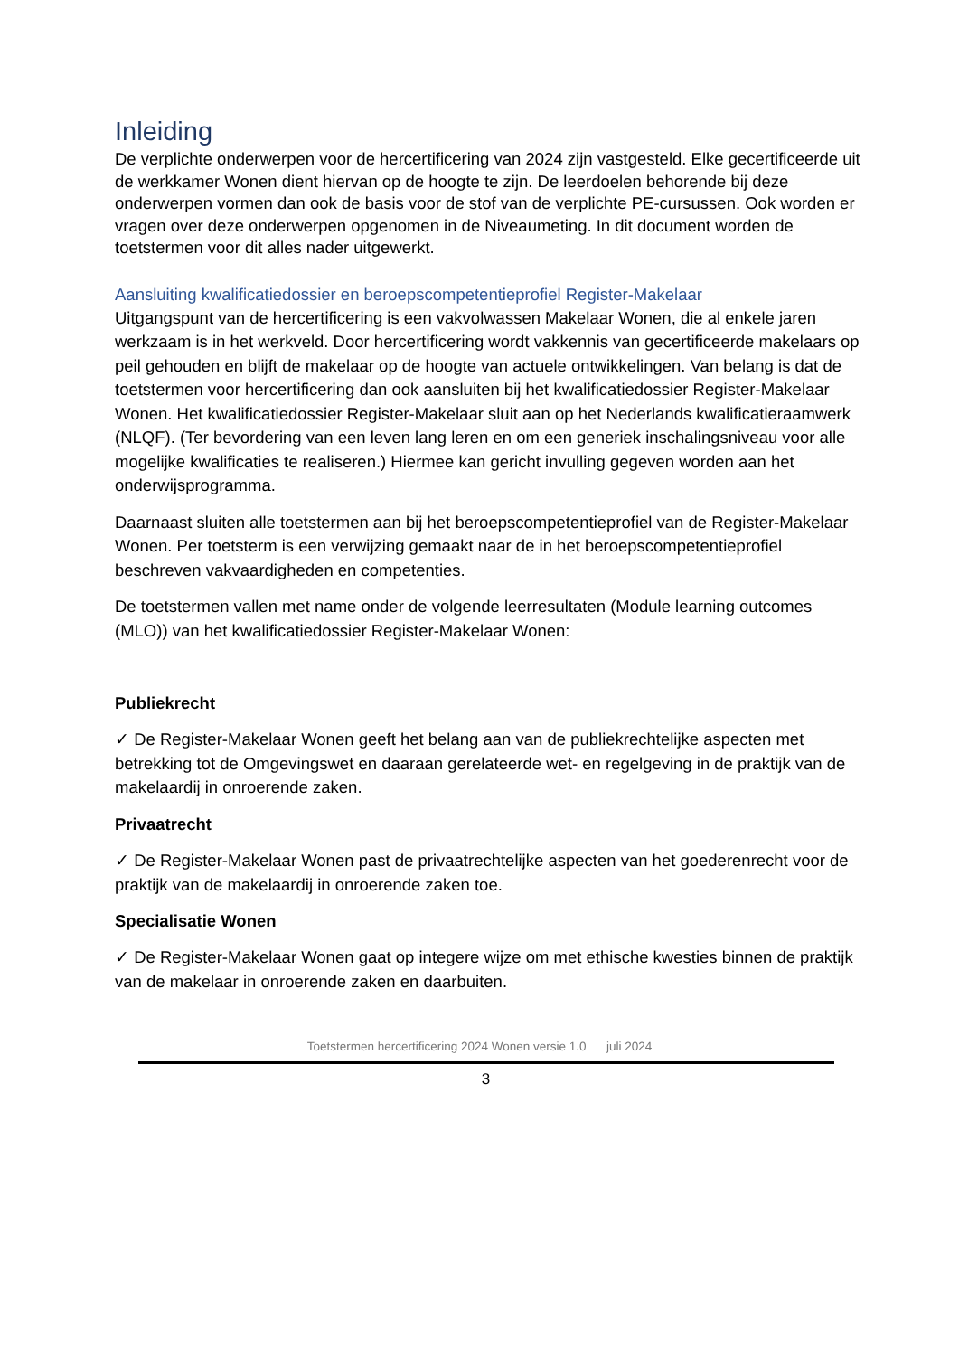Inleiding
De verplichte onderwerpen voor de hercertificering van 2024 zijn vastgesteld. Elke gecertificeerde uit de werkkamer Wonen dient hiervan op de hoogte te zijn. De leerdoelen behorende bij deze onderwerpen vormen dan ook de basis voor de stof van de verplichte PE-cursussen. Ook worden er vragen over deze onderwerpen opgenomen in de Niveaumeting. In dit document worden de toetstermen voor dit alles nader uitgewerkt.
Aansluiting kwalificatiedossier en beroepscompetentieprofiel Register-Makelaar
Uitgangspunt van de hercertificering is een vakvolwassen Makelaar Wonen, die al enkele jaren werkzaam is in het werkveld. Door hercertificering wordt vakkennis van gecertificeerde makelaars op peil gehouden en blijft de makelaar op de hoogte van actuele ontwikkelingen. Van belang is dat de toetstermen voor hercertificering dan ook aansluiten bij het kwalificatiedossier Register-Makelaar Wonen. Het kwalificatiedossier Register-Makelaar sluit aan op het Nederlands kwalificatieraamwerk (NLQF). (Ter bevordering van een leven lang leren en om een generiek inschalingsniveau voor alle mogelijke kwalificaties te realiseren.) Hiermee kan gericht invulling gegeven worden aan het onderwijsprogramma.
Daarnaast sluiten alle toetstermen aan bij het beroepscompetentieprofiel van de Register-Makelaar Wonen. Per toetsterm is een verwijzing gemaakt naar de in het beroepscompetentieprofiel beschreven vakvaardigheden en competenties.
De toetstermen vallen met name onder de volgende leerresultaten (Module learning outcomes (MLO)) van het kwalificatiedossier Register-Makelaar Wonen:
Publiekrecht
✓ De Register-Makelaar Wonen geeft het belang aan van de publiekrechtelijke aspecten met betrekking tot de Omgevingswet en daaraan gerelateerde wet- en regelgeving in de praktijk van de makelaardij in onroerende zaken.
Privaatrecht
✓ De Register-Makelaar Wonen past de privaatrechtelijke aspecten van het goederenrecht voor de praktijk van de makelaardij in onroerende zaken toe.
Specialisatie Wonen
✓ De Register-Makelaar Wonen gaat op integere wijze om met ethische kwesties binnen de praktijk van de makelaar in onroerende zaken en daarbuiten.
Toetstermen hercertificering 2024 Wonen versie 1.0 juli 2024
3